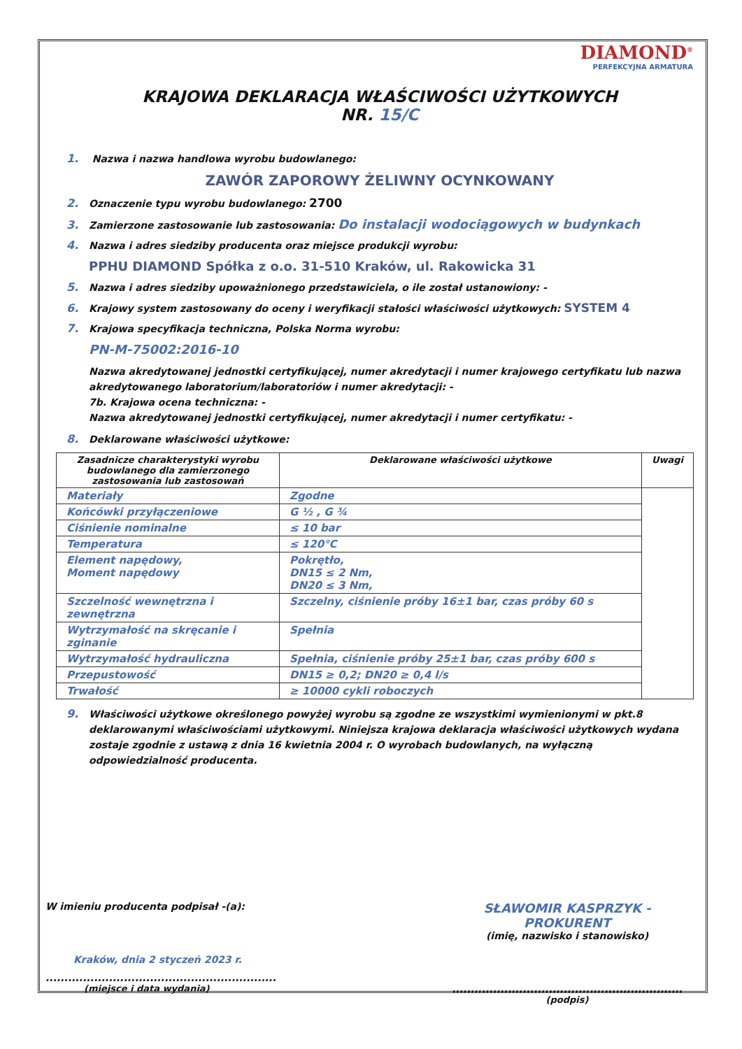DIAMOND<sup>®</sup>
PERFEKCYJNA ARMATURA
KRAJOWA DEKLARACJA WŁAŚCIWOŚCI UŻYTKOWYCH
NR. 15/C
1. Nazwa i nazwa handlowa wyrobu budowlanego:
ZAWÓR ZAPOROWY ŻELIWNY OCYNKOWANY
2. Oznaczenie typu wyrobu budowlanego: 2700
3. Zamierzone zastosowanie lub zastosowania: Do instalacji wodociągowych w budynkach
4. Nazwa i adres siedziby producenta oraz miejsce produkcji wyrobu:
PPHU DIAMOND Spółka z o.o. 31-510 Kraków, ul. Rakowicka 31
5. Nazwa i adres siedziby upoważnionego przedstawiciela, o ile został ustanowiony: -
6. Krajowy system zastosowany do oceny i weryfikacji stałości właściwości użytkowych: SYSTEM 4
7. Krajowa specyfikacja techniczna, Polska Norma wyrobu:
PN-M-75002:2016-10
Nazwa akredytowanej jednostki certyfikującej, numer akredytacji i numer krajowego certyfikatu lub nazwa akredytowanego laboratorium/laboratoriów i numer akredytacji: -
7b. Krajowa ocena techniczna: -
Nazwa akredytowanej jednostki certyfikującej, numer akredytacji i numer certyfikatu: -
8. Deklarowane właściwości użytkowe:
| Zasadnicze charakterystyki wyrobu budowlanego dla zamierzonego zastosowania lub zastosowań | Deklarowane właściwości użytkowe | Uwagi |
| --- | --- | --- |
| Materiały | Zgodne | |
| Końcówki przyłączeniowe | G ½ , G ¾ | |
| Ciśnienie nominalne | ≤ 10 bar | |
| Temperatura | ≤ 120°C | |
| Element napędowy, Moment napędowy | Pokrętło, DN15 ≤ 2 Nm, DN20 ≤ 3 Nm, | |
| Szczelność wewnętrzna i zewnętrzna | Szczelny, ciśnienie próby 16±1 bar, czas próby 60 s | |
| Wytrzymałość na skręcanie i zginanie | Spełnia | |
| Wytrzymałość hydrauliczna | Spełnia, ciśnienie próby 25±1 bar, czas próby 600 s | |
| Przepustowość | DN15 ≥ 0,2; DN20 ≥ 0,4 l/s | |
| Trwałość | ≥ 10000 cykli roboczych | |
9. Właściwości użytkowe określonego powyżej wyrobu są zgodne ze wszystkimi wymienionymi w pkt.8 deklarowanymi właściwościami użytkowymi. Niniejsza krajowa deklaracja właściwości użytkowych wydana zostaje zgodnie z ustawą z dnia 16 kwietnia 2004 r. O wyrobach budowlanych, na wyłączną odpowiedzialność producenta.
W imieniu producenta podpisał -(a):
Kraków, dnia 2 styczeń 2023 r.
..............................................................
(miejsce i data wydania)
SŁAWOMIR KASPRZYK - PROKURENT
(imię, nazwisko i stanowisko)
..............................................................
(podpis)